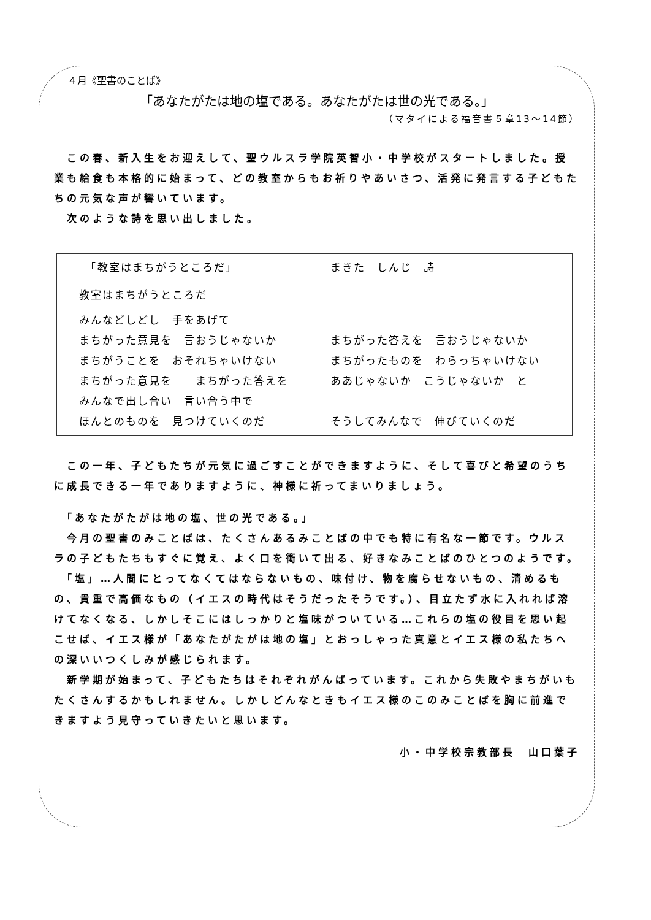４月《聖書のことば》
「あなたがたは地の塩である。あなたがたは世の光である。」
（マタイによる福音書５章13～14節）
　この春、新入生をお迎えして、聖ウルスラ学院英智小・中学校がスタートしました。授業も給食も本格的に始まって、どの教室からもお祈りやあいさつ、活発に発言する子どもたちの元気な声が響いています。
　次のような詩を思い出しました。
　「教室はまちがうところだ」 まきた　しんじ　詩
教室はまちがうところだ
みんなどしどし　手をあげて
まちがった意見を　言おうじゃないか まちがった答えを　言おうじゃないか
まちがうことを　おそれちゃいけない まちがったものを　わらっちゃいけない
まちがった意見を　　まちがった答えを ああじゃないか　こうじゃないか　と
みんなで出し合い　言い合う中で
ほんとのものを　見つけていくのだ そうしてみんなで　伸びていくのだ
　この一年、子どもたちが元気に過ごすことができますように、そして喜びと希望のうちに成長できる一年でありますように、神様に祈ってまいりましょう。
　「あなたがたがは地の塩、世の光である。」
　今月の聖書のみことばは、たくさんあるみことばの中でも特に有名な一節です。ウルスラの子どもたちもすぐに覚え、よく口を衝いて出る、好きなみことばのひとつのようです。
　「塩」…人間にとってなくてはならないもの、味付け、物を腐らせないもの、清めるもの、貴重で高価なもの（イエスの時代はそうだったそうです。）、目立たず水に入れれば溶けてなくなる、しかしそこにはしっかりと塩味がついている…これらの塩の役目を思い起こせば、イエス様が「あなたがたがは地の塩」とおっしゃった真意とイエス様の私たちへの深いいつくしみが感じられます。
　新学期が始まって、子どもたちはそれぞれがんばっています。これから失敗やまちがいもたくさんするかもしれません。しかしどんなときもイエス様のこのみことばを胸に前進できますよう見守っていきたいと思います。
小・中学校宗教部長　山口葉子